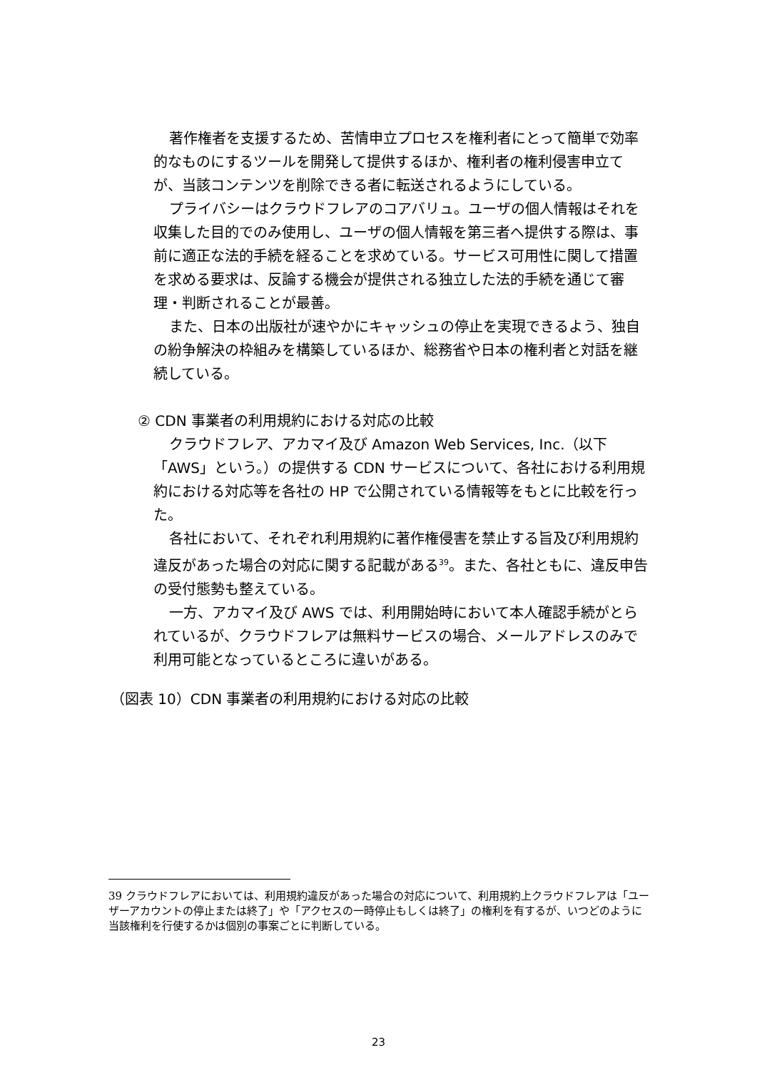著作権者を支援するため、苦情申立プロセスを権利者にとって簡単で効率的なものにするツールを開発して提供するほか、権利者の権利侵害申立てが、当該コンテンツを削除できる者に転送されるようにしている。
プライバシーはクラウドフレアのコアバリュ。ユーザの個人情報はそれを収集した目的でのみ使用し、ユーザの個人情報を第三者へ提供する際は、事前に適正な法的手続を経ることを求めている。サービス可用性に関して措置を求める要求は、反論する機会が提供される独立した法的手続を通じて審理・判断されることが最善。
また、日本の出版社が速やかにキャッシュの停止を実現できるよう、独自の紛争解決の枠組みを構築しているほか、総務省や日本の権利者と対話を継続している。
② CDN 事業者の利用規約における対応の比較
クラウドフレア、アカマイ及び Amazon Web Services, Inc.（以下「AWS」という。）の提供する CDN サービスについて、各社における利用規約における対応等を各社の HP で公開されている情報等をもとに比較を行った。
各社において、それぞれ利用規約に著作権侵害を禁止する旨及び利用規約違反があった場合の対応に関する記載がある<sup>39</sup>。また、各社ともに、違反申告の受付態勢も整えている。
一方、アカマイ及び AWS では、利用開始時において本人確認手続がとられているが、クラウドフレアは無料サービスの場合、メールアドレスのみで利用可能となっているところに違いがある。
（図表 10）CDN 事業者の利用規約における対応の比較
39 クラウドフレアにおいては、利用規約違反があった場合の対応について、利用規約上クラウドフレアは「ユーザーアカウントの停止または終了」や「アクセスの一時停止もしくは終了」の権利を有するが、いつどのように当該権利を行使するかは個別の事案ごとに判断している。
23